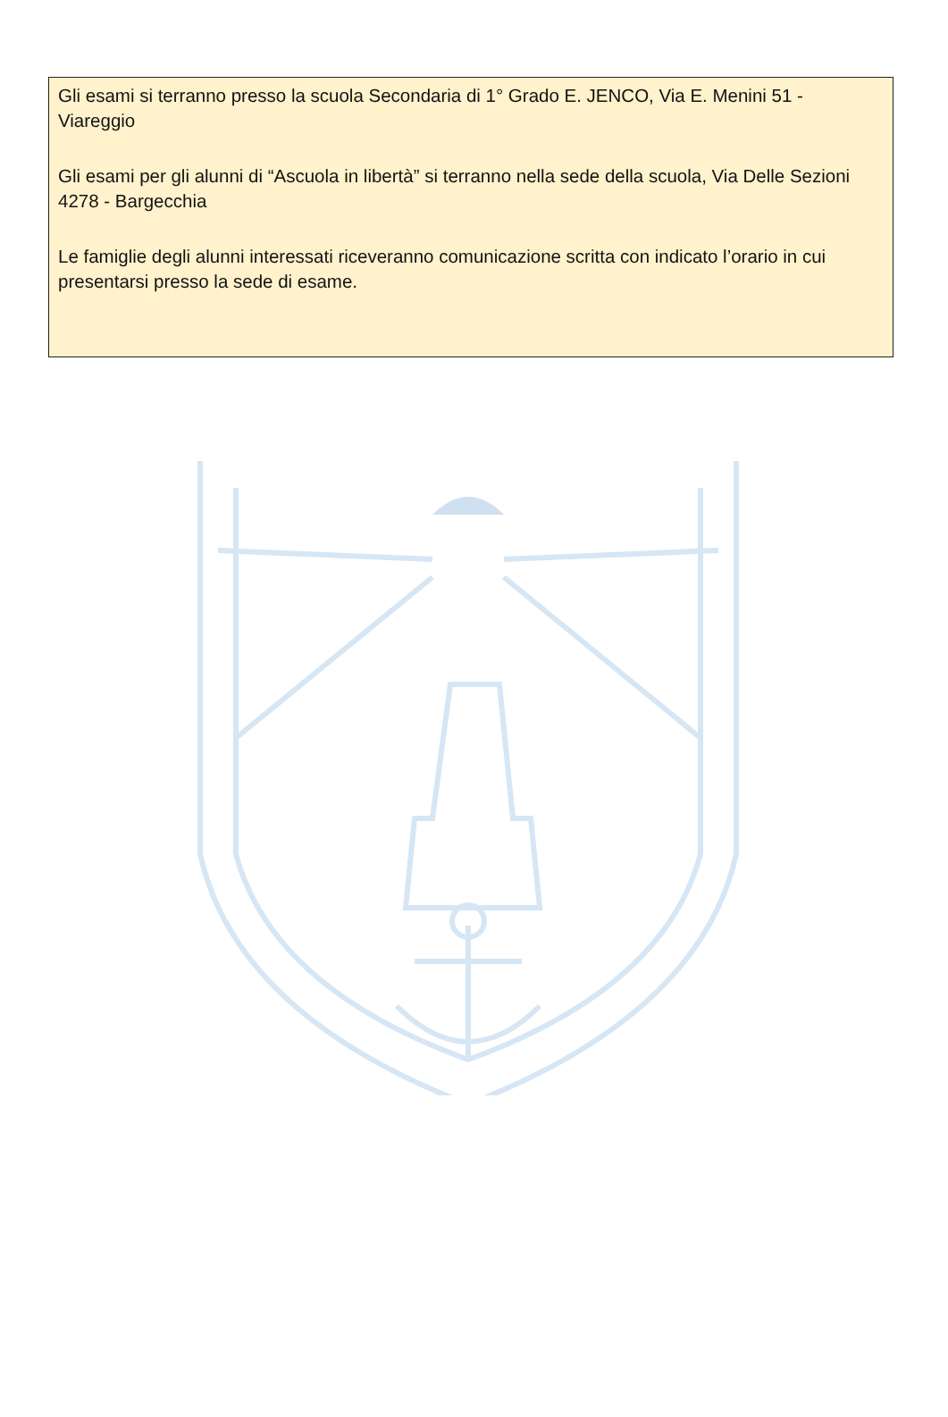Gli esami si terranno presso la scuola Secondaria di 1° Grado E. JENCO, Via E. Menini 51 - Viareggio
Gli esami per gli alunni di “Ascuola in libertà” si terranno nella sede della scuola, Via Delle Sezioni 4278 - Bargecchia
Le famiglie degli alunni interessati riceveranno comunicazione scritta con indicato l’orario in cui presentarsi presso la sede di esame.